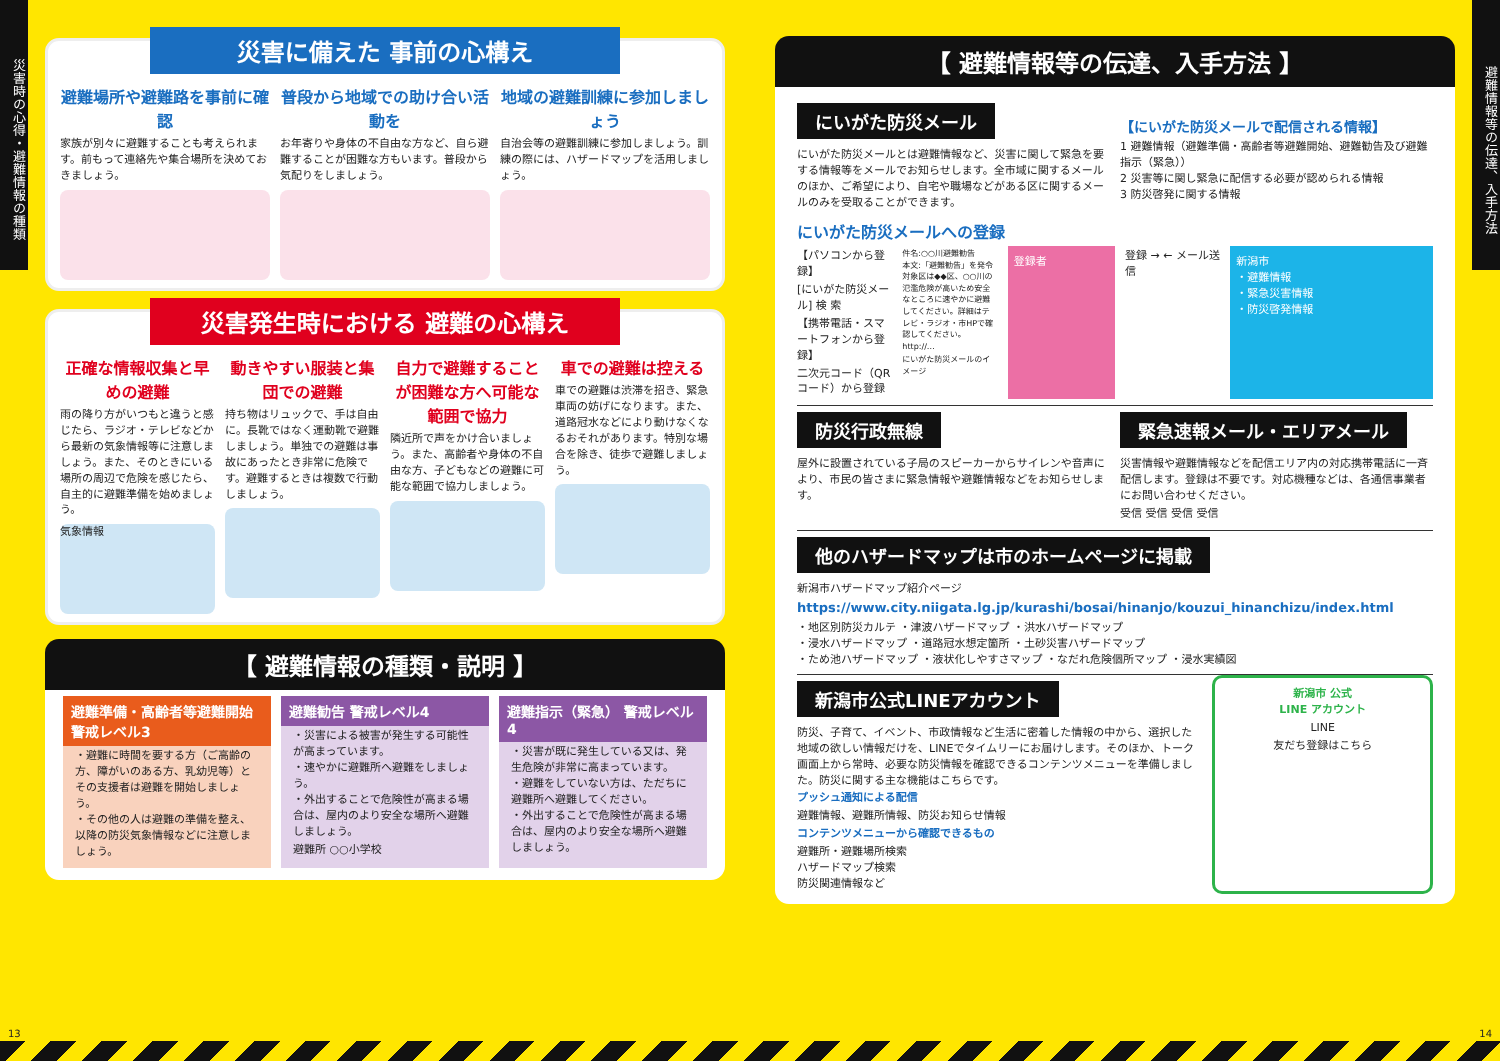災害時の心得・避難情報の種類
避難情報等の伝達、入手方法
災害に備えた 事前の心構え
避難場所や避難路を事前に確認
家族が別々に避難することも考えられます。前もって連絡先や集合場所を決めておきましょう。
普段から地域での助け合い活動を
お年寄りや身体の不自由な方など、自ら避難することが困難な方もいます。普段から気配りをしましょう。
地域の避難訓練に参加しましょう
自治会等の避難訓練に参加しましょう。訓練の際には、ハザードマップを活用しましょう。
災害発生時における 避難の心構え
正確な情報収集と早めの避難
雨の降り方がいつもと違うと感じたら、ラジオ・テレビなどから最新の気象情報等に注意しましょう。また、そのときにいる場所の周辺で危険を感じたら、自主的に避難準備を始めましょう。
気象情報
動きやすい服装と集団での避難
持ち物はリュックで、手は自由に。長靴ではなく運動靴で避難しましょう。単独での避難は事故にあったとき非常に危険です。避難するときは複数で行動しましょう。
自力で避難することが困難な方へ可能な範囲で協力
隣近所で声をかけ合いましょう。また、高齢者や身体の不自由な方、子どもなどの避難に可能な範囲で協力しましょう。
車での避難は控える
車での避難は渋滞を招き、緊急車両の妨げになります。また、道路冠水などにより動けなくなるおそれがあります。特別な場合を除き、徒歩で避難しましょう。
【 避難情報の種類・説明 】
避難準備・高齢者等避難開始 警戒レベル3
・避難に時間を要する方（ご高齢の方、障がいのある方、乳幼児等）とその支援者は避難を開始しましょう。
・その他の人は避難の準備を整え、以降の防災気象情報などに注意しましょう。
避難勧告 警戒レベル4
・災害による被害が発生する可能性が高まっています。
・速やかに避難所へ避難をしましょう。
・外出することで危険性が高まる場合は、屋内のより安全な場所へ避難しましょう。
避難所 ○○小学校
避難指示（緊急） 警戒レベル4
・災害が既に発生している又は、発生危険が非常に高まっています。
・避難をしていない方は、ただちに避難所へ避難してください。
・外出することで危険性が高まる場合は、屋内のより安全な場所へ避難しましょう。
【 避難情報等の伝達、入手方法 】
にいがた防災メール
にいがた防災メールとは避難情報など、災害に関して緊急を要する情報等をメールでお知らせします。全市域に関するメールのほか、ご希望により、自宅や職場などがある区に関するメールのみを受取ることができます。
【にいがた防災メールで配信される情報】
1 避難情報（避難準備・高齢者等避難開始、避難勧告及び避難指示（緊急））
2 災害等に関し緊急に配信する必要が認められる情報
3 防災啓発に関する情報
にいがた防災メールへの登録
【パソコンから登録】
[にいがた防災メール] 検 索
【携帯電話・スマートフォンから登録】
二次元コード（QRコード）から登録
件名:○○川避難勧告
本文:「避難勧告」を発令 対象区は◆◆区、○○川の氾濫危険が高いため安全なところに速やかに避難してください。詳細はテレビ・ラジオ・市HPで確認してください。http://…
にいがた防災メールのイメージ
登録者
登録 → ← メール送信
新潟市
・避難情報
・緊急災害情報
・防災啓発情報
防災行政無線
屋外に設置されている子局のスピーカーからサイレンや音声により、市民の皆さまに緊急情報や避難情報などをお知らせします。
緊急速報メール・エリアメール
災害情報や避難情報などを配信エリア内の対応携帯電話に一斉配信します。登録は不要です。対応機種などは、各通信事業者にお問い合わせください。
受信 受信 受信 受信
他のハザードマップは市のホームページに掲載
新潟市ハザードマップ紹介ページ
https://www.city.niigata.lg.jp/kurashi/bosai/hinanjo/kouzui_hinanchizu/index.html
・地区別防災カルテ ・津波ハザードマップ ・洪水ハザードマップ
・浸水ハザードマップ ・道路冠水想定箇所 ・土砂災害ハザードマップ
・ため池ハザードマップ ・液状化しやすさマップ ・なだれ危険個所マップ ・浸水実績図
新潟市公式LINEアカウント
防災、子育て、イベント、市政情報など生活に密着した情報の中から、選択した地域の欲しい情報だけを、LINEでタイムリーにお届けします。そのほか、トーク画面上から常時、必要な防災情報を確認できるコンテンツメニューを準備しました。防災に関する主な機能はこちらです。
プッシュ通知による配信
避難情報、避難所情報、防災お知らせ情報
コンテンツメニューから確認できるもの
避難所・避難場所検索
ハザードマップ検索
防災関連情報など
新潟市 公式
LINE アカウント
LINE
友だち登録はこちら
13 14